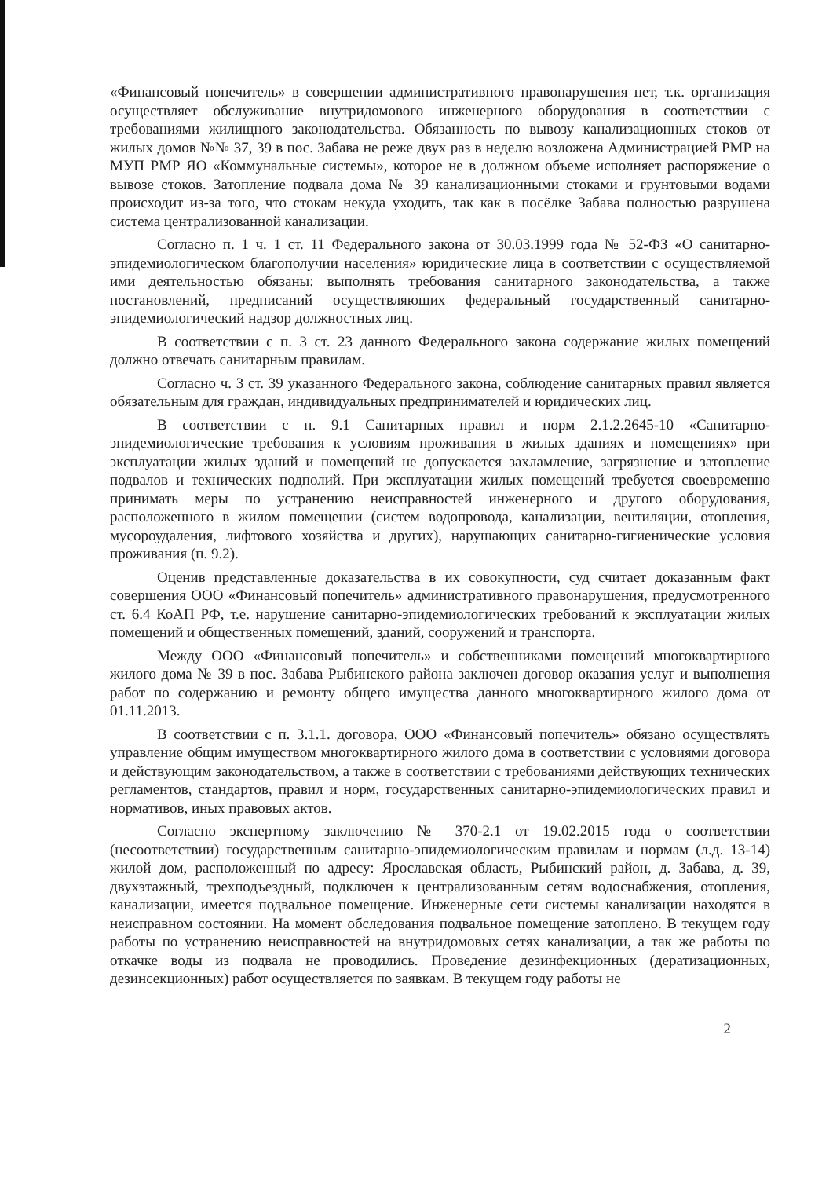«Финансовый попечитель» в совершении административного правонарушения нет, т.к. организация осуществляет обслуживание внутридомового инженерного оборудования в соответствии с требованиями жилищного законодательства. Обязанность по вывозу канализационных стоков от жилых домов №№ 37, 39 в пос. Забава не реже двух раз в неделю возложена Администрацией РМР на МУП РМР ЯО «Коммунальные системы», которое не в должном объеме исполняет распоряжение о вывозе стоков. Затопление подвала дома № 39 канализационными стоками и грунтовыми водами происходит из-за того, что стокам некуда уходить, так как в посёлке Забава полностью разрушена система централизованной канализации.
Согласно п. 1 ч. 1 ст. 11 Федерального закона от 30.03.1999 года № 52-ФЗ «О санитарно-эпидемиологическом благополучии населения» юридические лица в соответствии с осуществляемой ими деятельностью обязаны: выполнять требования санитарного законодательства, а также постановлений, предписаний осуществляющих федеральный государственный санитарно-эпидемиологический надзор должностных лиц.
В соответствии с п. 3 ст. 23 данного Федерального закона содержание жилых помещений должно отвечать санитарным правилам.
Согласно ч. 3 ст. 39 указанного Федерального закона, соблюдение санитарных правил является обязательным для граждан, индивидуальных предпринимателей и юридических лиц.
В соответствии с п. 9.1 Санитарных правил и норм 2.1.2.2645-10 «Санитарно-эпидемиологические требования к условиям проживания в жилых зданиях и помещениях» при эксплуатации жилых зданий и помещений не допускается захламление, загрязнение и затопление подвалов и технических подполий. При эксплуатации жилых помещений требуется своевременно принимать меры по устранению неисправностей инженерного и другого оборудования, расположенного в жилом помещении (систем водопровода, канализации, вентиляции, отопления, мусороудаления, лифтового хозяйства и других), нарушающих санитарно-гигиенические условия проживания (п. 9.2).
Оценив представленные доказательства в их совокупности, суд считает доказанным факт совершения ООО «Финансовый попечитель» административного правонарушения, предусмотренного ст. 6.4 КоАП РФ, т.е. нарушение санитарно-эпидемиологических требований к эксплуатации жилых помещений и общественных помещений, зданий, сооружений и транспорта.
Между ООО «Финансовый попечитель» и собственниками помещений многоквартирного жилого дома № 39 в пос. Забава Рыбинского района заключен договор оказания услуг и выполнения работ по содержанию и ремонту общего имущества данного многоквартирного жилого дома от 01.11.2013.
В соответствии с п. 3.1.1. договора, ООО «Финансовый попечитель» обязано осуществлять управление общим имуществом многоквартирного жилого дома в соответствии с условиями договора и действующим законодательством, а также в соответствии с требованиями действующих технических регламентов, стандартов, правил и норм, государственных санитарно-эпидемиологических правил и нормативов, иных правовых актов.
Согласно экспертному заключению № 370-2.1 от 19.02.2015 года о соответствии (несоответствии) государственным санитарно-эпидемиологическим правилам и нормам (л.д. 13-14) жилой дом, расположенный по адресу: Ярославская область, Рыбинский район, д. Забава, д. 39, двухэтажный, трехподъездный, подключен к централизованным сетям водоснабжения, отопления, канализации, имеется подвальное помещение. Инженерные сети системы канализации находятся в неисправном состоянии. На момент обследования подвальное помещение затоплено. В текущем году работы по устранению неисправностей на внутридомовых сетях канализации, а так же работы по откачке воды из подвала не проводились. Проведение дезинфекционных (дератизационных, дезинсекционных) работ осуществляется по заявкам. В текущем году работы не
2